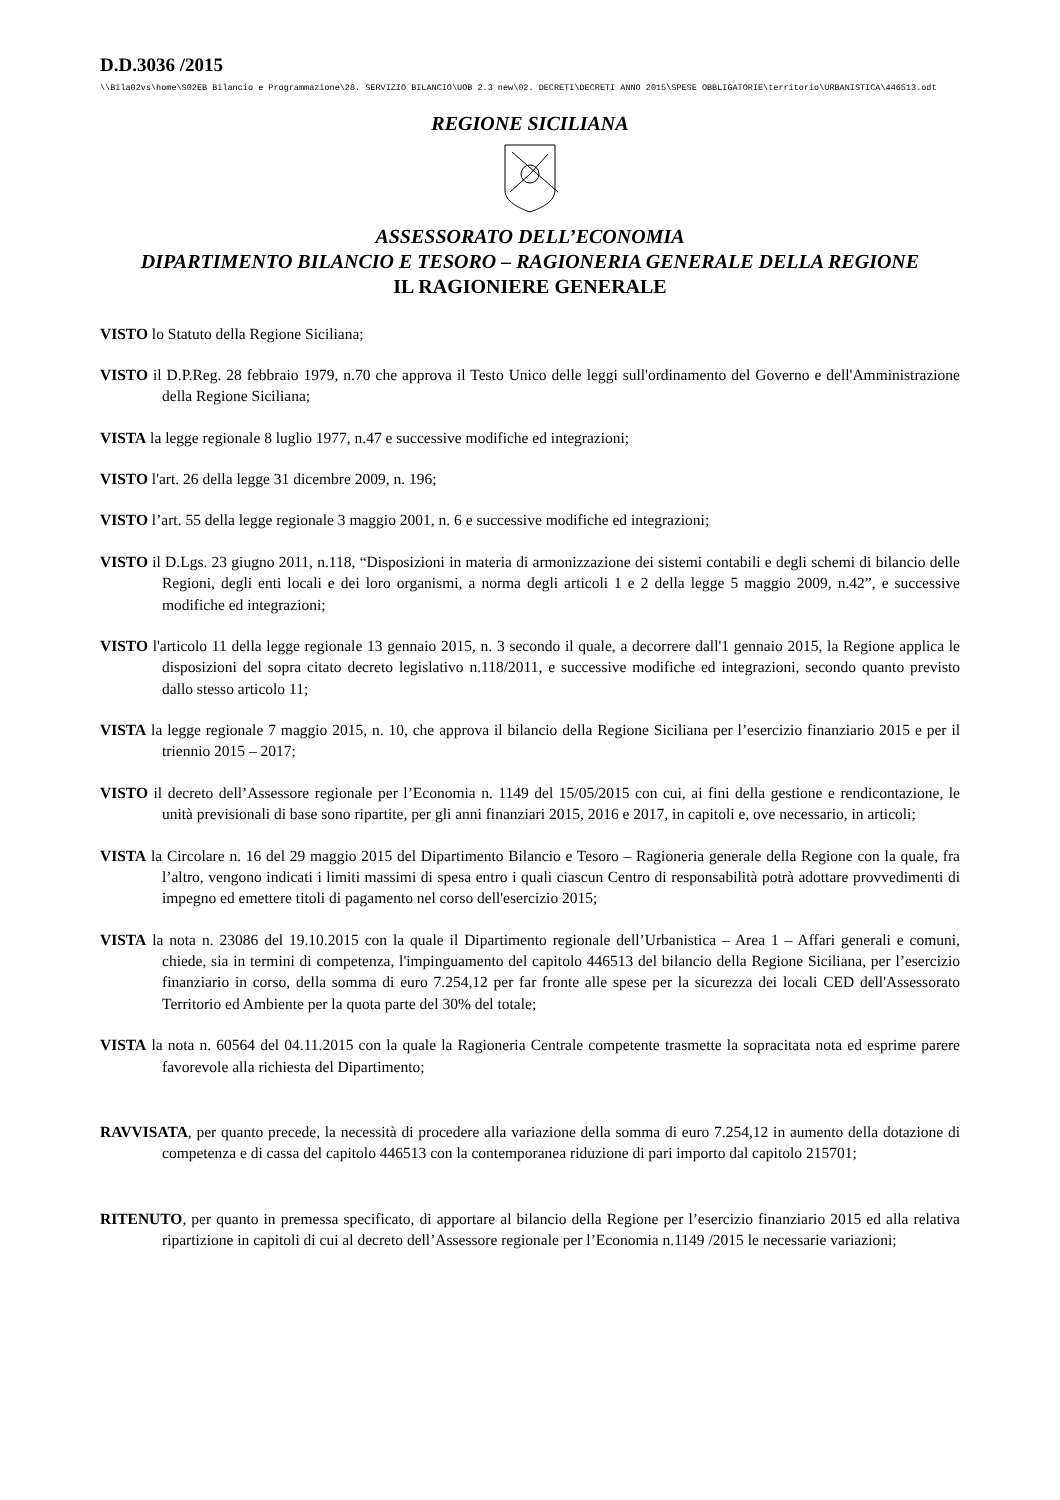D.D.3036 /2015
\\Bila02vs\home\S02EB Bilancio e Programmazione\28. SERVIZIO BILANCIO\UOB 2.3 new\02. DECRETI\DECRETI ANNO 2015\SPESE OBBLIGATORIE\territorio\URBANISTICA\446513.odt
REGIONE SICILIANA
ASSESSORATO DELL’ECONOMIA
DIPARTIMENTO BILANCIO E TESORO – RAGIONERIA GENERALE DELLA REGIONE
IL RAGIONIERE GENERALE
VISTO lo Statuto della Regione Siciliana;
VISTO il D.P.Reg. 28 febbraio 1979, n.70 che approva il Testo Unico delle leggi sull'ordinamento del Governo e dell'Amministrazione della Regione Siciliana;
VISTA la legge regionale 8 luglio 1977, n.47 e successive modifiche ed integrazioni;
VISTO l'art. 26 della legge 31 dicembre 2009, n. 196;
VISTO l’art. 55 della legge regionale 3 maggio 2001, n. 6 e successive modifiche ed integrazioni;
VISTO il D.Lgs. 23 giugno 2011, n.118, “Disposizioni in materia di armonizzazione dei sistemi contabili e degli schemi di bilancio delle Regioni, degli enti locali e dei loro organismi, a norma degli articoli 1 e 2 della legge 5 maggio 2009, n.42”, e successive modifiche ed integrazioni;
VISTO l'articolo 11 della legge regionale 13 gennaio 2015, n. 3 secondo il quale, a decorrere dall'1 gennaio 2015, la Regione applica le disposizioni del sopra citato decreto legislativo n.118/2011, e successive modifiche ed integrazioni, secondo quanto previsto dallo stesso articolo 11;
VISTA la legge regionale 7 maggio 2015, n. 10, che approva il bilancio della Regione Siciliana per l’esercizio finanziario 2015 e per il triennio 2015 – 2017;
VISTO il decreto dell’Assessore regionale per l’Economia n. 1149 del 15/05/2015 con cui, ai fini della gestione e rendicontazione, le unità previsionali di base sono ripartite, per gli anni finanziari 2015, 2016 e 2017, in capitoli e, ove necessario, in articoli;
VISTA la Circolare n. 16 del 29 maggio 2015 del Dipartimento Bilancio e Tesoro – Ragioneria generale della Regione con la quale, fra l’altro, vengono indicati i limiti massimi di spesa entro i quali ciascun Centro di responsabilità potrà adottare provvedimenti di impegno ed emettere titoli di pagamento nel corso dell'esercizio 2015;
VISTA la nota n. 23086 del 19.10.2015 con la quale il Dipartimento regionale dell’Urbanistica – Area 1 – Affari generali e comuni, chiede, sia in termini di competenza, l'impinguamento del capitolo 446513 del bilancio della Regione Siciliana, per l’esercizio finanziario in corso, della somma di euro 7.254,12 per far fronte alle spese per la sicurezza dei locali CED dell'Assessorato Territorio ed Ambiente per la quota parte del 30% del totale;
VISTA la nota n. 60564 del 04.11.2015 con la quale la Ragioneria Centrale competente trasmette la sopracitata nota ed esprime parere favorevole alla richiesta del Dipartimento;
RAVVISATA, per quanto precede, la necessità di procedere alla variazione della somma di euro 7.254,12 in aumento della dotazione di competenza e di cassa del capitolo 446513 con la contemporanea riduzione di pari importo dal capitolo 215701;
RITENUTO, per quanto in premessa specificato, di apportare al bilancio della Regione per l’esercizio finanziario 2015 ed alla relativa ripartizione in capitoli di cui al decreto dell’Assessore regionale per l’Economia n.1149 /2015 le necessarie variazioni;